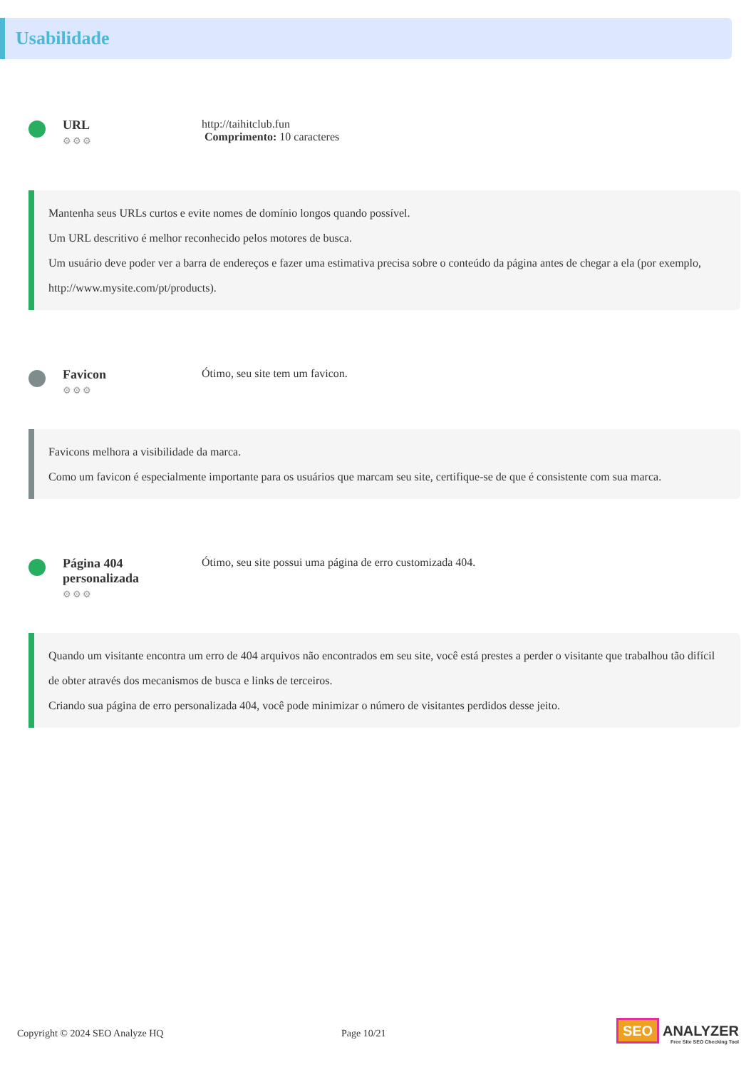Usabilidade
URL
⚙⚙⚙
http://taihitclub.fun
Comprimento: 10 caracteres
Mantenha seus URLs curtos e evite nomes de domínio longos quando possível.
Um URL descritivo é melhor reconhecido pelos motores de busca.
Um usuário deve poder ver a barra de endereços e fazer uma estimativa precisa sobre o conteúdo da página antes de chegar a ela (por exemplo, http://www.mysite.com/pt/products).
Favicon
⚙⚙⚙
Ótimo, seu site tem um favicon.
Favicons melhora a visibilidade da marca.
Como um favicon é especialmente importante para os usuários que marcam seu site, certifique-se de que é consistente com sua marca.
Página 404 personalizada
⚙⚙⚙
Ótimo, seu site possui uma página de erro customizada 404.
Quando um visitante encontra um erro de 404 arquivos não encontrados em seu site, você está prestes a perder o visitante que trabalhou tão difícil de obter através dos mecanismos de busca e links de terceiros.
Criando sua página de erro personalizada 404, você pode minimizar o número de visitantes perdidos desse jeito.
Copyright © 2024 SEO Analyze HQ Page 10/21
SEO ANALYZER
Free Site SEO Checking Tool